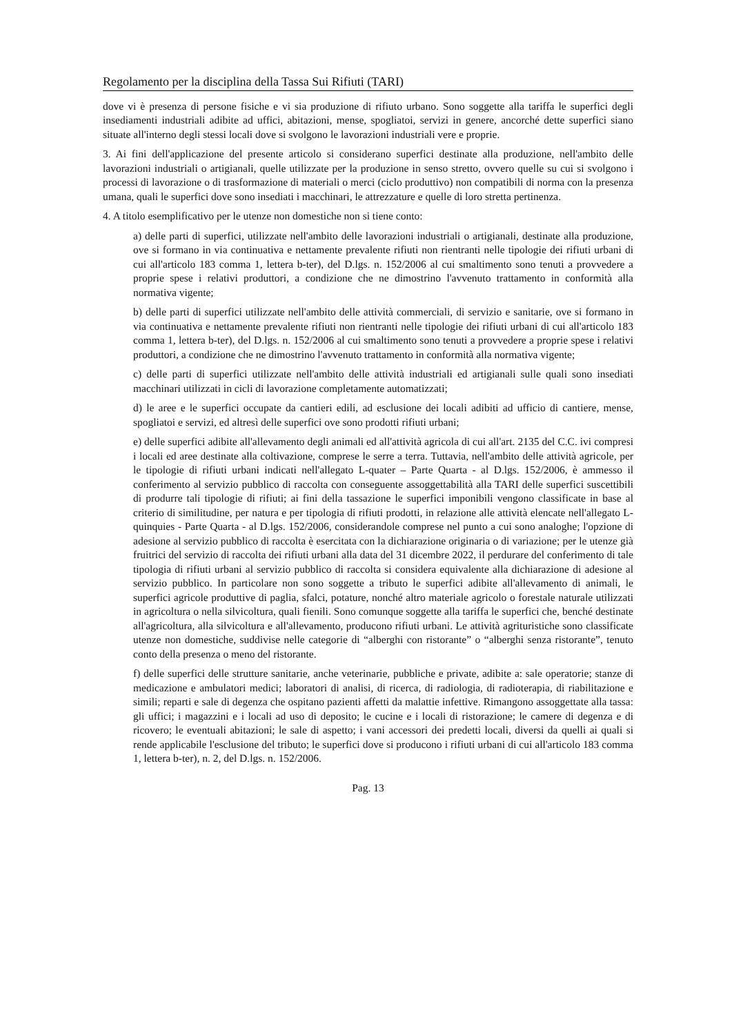Regolamento per la disciplina della Tassa Sui Rifiuti (TARI)
dove vi è presenza di persone fisiche e vi sia produzione di rifiuto urbano. Sono soggette alla tariffa le superfici degli insediamenti industriali adibite ad uffici, abitazioni, mense, spogliatoi, servizi in genere, ancorché dette superfici siano situate all'interno degli stessi locali dove si svolgono le lavorazioni industriali vere e proprie.
3. Ai fini dell'applicazione del presente articolo si considerano superfici destinate alla produzione, nell'ambito delle lavorazioni industriali o artigianali, quelle utilizzate per la produzione in senso stretto, ovvero quelle su cui si svolgono i processi di lavorazione o di trasformazione di materiali o merci (ciclo produttivo) non compatibili di norma con la presenza umana, quali le superfici dove sono insediati i macchinari, le attrezzature e quelle di loro stretta pertinenza.
4. A titolo esemplificativo per le utenze non domestiche non si tiene conto:
a) delle parti di superfici, utilizzate nell'ambito delle lavorazioni industriali o artigianali, destinate alla produzione, ove si formano in via continuativa e nettamente prevalente rifiuti non rientranti nelle tipologie dei rifiuti urbani di cui all'articolo 183 comma 1, lettera b-ter), del D.lgs. n. 152/2006 al cui smaltimento sono tenuti a provvedere a proprie spese i relativi produttori, a condizione che ne dimostrino l'avvenuto trattamento in conformità alla normativa vigente;
b) delle parti di superfici utilizzate nell'ambito delle attività commerciali, di servizio e sanitarie, ove si formano in via continuativa e nettamente prevalente rifiuti non rientranti nelle tipologie dei rifiuti urbani di cui all'articolo 183 comma 1, lettera b-ter), del D.lgs. n. 152/2006 al cui smaltimento sono tenuti a provvedere a proprie spese i relativi produttori, a condizione che ne dimostrino l'avvenuto trattamento in conformità alla normativa vigente;
c) delle parti di superfici utilizzate nell'ambito delle attività industriali ed artigianali sulle quali sono insediati macchinari utilizzati in cicli di lavorazione completamente automatizzati;
d) le aree e le superfici occupate da cantieri edili, ad esclusione dei locali adibiti ad ufficio di cantiere, mense, spogliatoi e servizi, ed altresì delle superfici ove sono prodotti rifiuti urbani;
e) delle superfici adibite all'allevamento degli animali ed all'attività agricola di cui all'art. 2135 del C.C. ivi compresi i locali ed aree destinate alla coltivazione, comprese le serre a terra. Tuttavia, nell'ambito delle attività agricole, per le tipologie di rifiuti urbani indicati nell'allegato L-quater – Parte Quarta - al D.lgs. 152/2006, è ammesso il conferimento al servizio pubblico di raccolta con conseguente assoggettabilità alla TARI delle superfici suscettibili di produrre tali tipologie di rifiuti; ai fini della tassazione le superfici imponibili vengono classificate in base al criterio di similitudine, per natura e per tipologia di rifiuti prodotti, in relazione alle attività elencate nell'allegato L-quinquies - Parte Quarta - al D.lgs. 152/2006, considerandole comprese nel punto a cui sono analoghe; l'opzione di adesione al servizio pubblico di raccolta è esercitata con la dichiarazione originaria o di variazione; per le utenze già fruitrici del servizio di raccolta dei rifiuti urbani alla data del 31 dicembre 2022, il perdurare del conferimento di tale tipologia di rifiuti urbani al servizio pubblico di raccolta si considera equivalente alla dichiarazione di adesione al servizio pubblico. In particolare non sono soggette a tributo le superfici adibite all'allevamento di animali, le superfici agricole produttive di paglia, sfalci, potature, nonché altro materiale agricolo o forestale naturale utilizzati in agricoltura o nella silvicoltura, quali fienili. Sono comunque soggette alla tariffa le superfici che, benché destinate all'agricoltura, alla silvicoltura e all'allevamento, producono rifiuti urbani. Le attività agrituristiche sono classificate utenze non domestiche, suddivise nelle categorie di “alberghi con ristorante” o “alberghi senza ristorante”, tenuto conto della presenza o meno del ristorante.
f) delle superfici delle strutture sanitarie, anche veterinarie, pubbliche e private, adibite a: sale operatorie; stanze di medicazione e ambulatori medici; laboratori di analisi, di ricerca, di radiologia, di radioterapia, di riabilitazione e simili; reparti e sale di degenza che ospitano pazienti affetti da malattie infettive. Rimangono assoggettate alla tassa: gli uffici; i magazzini e i locali ad uso di deposito; le cucine e i locali di ristorazione; le camere di degenza e di ricovero; le eventuali abitazioni; le sale di aspetto; i vani accessori dei predetti locali, diversi da quelli ai quali si rende applicabile l'esclusione del tributo; le superfici dove si producono i rifiuti urbani di cui all'articolo 183 comma 1, lettera b-ter), n. 2, del D.lgs. n. 152/2006.
Pag. 13